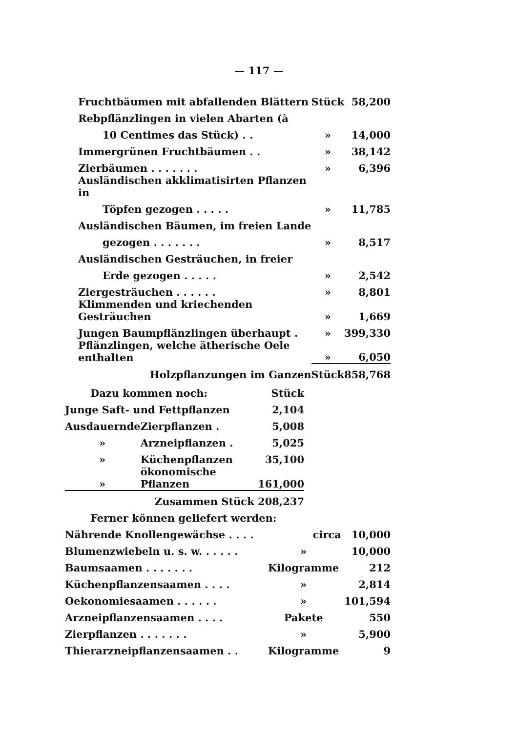— 117 —
| Fruchtbäumen mit abfallenden Blättern | Stück | 58,200 |
| Rebpflänzlingen in vielen Abarten (à | | |
| 10 Centimes das Stück) . . | » | 14,000 |
| Immergrünen Fruchtbäumen . . | » | 38,142 |
| Zierbäumen . . . . . . . | » | 6,396 |
| Ausländischen akklimatisirten Pflanzen in | | |
| Töpfen gezogen . . . . . | » | 11,785 |
| Ausländischen Bäumen, im freien Lande | | |
| gezogen . . . . . . . | » | 8,517 |
| Ausländischen Gesträuchen, in freier | | |
| Erde gezogen . . . . . | » | 2,542 |
| Ziergesträuchen . . . . . . | » | 8,801 |
| Klimmenden und kriechenden Gesträuchen | » | 1,669 |
| Jungen Baumpflänzlingen überhaupt . | » | 399,330 |
| Pflänzlingen, welche ätherische Oele enthalten | » | 6,050 |
| Holzpflanzungen im Ganzen | Stück | 858,768 |
| Dazu kommen noch: | | Stück |
| Junge Saft- und Fettpflanzen | | 2,104 |
| Ausdauernde | Zierpflanzen . | 5,008 |
| » | Arzneipflanzen . | 5,025 |
| » | Küchenpflanzen | 35,100 |
| » | ökonomische Pflanzen | 161,000 |
| Zusammen Stück 208,237 | | |
| Ferner können geliefert werden: | | |
| Nährende Knollengewächse . . . . | circa | 10,000 |
| Blumenzwiebeln u. s. w. . . . . . | » | 10,000 |
| Baumsaamen . . . . . . . | Kilogramme | 212 |
| Küchenpflanzensaamen . . . . | » | 2,814 |
| Oekonomiesaamen . . . . . . | » | 101,594 |
| Arzneipflanzensaamen . . . . | Pakete | 550 |
| Zierpflanzen . . . . . . . | » | 5,900 |
| Thierarzneipflanzensaamen . . | Kilogramme | 9 |